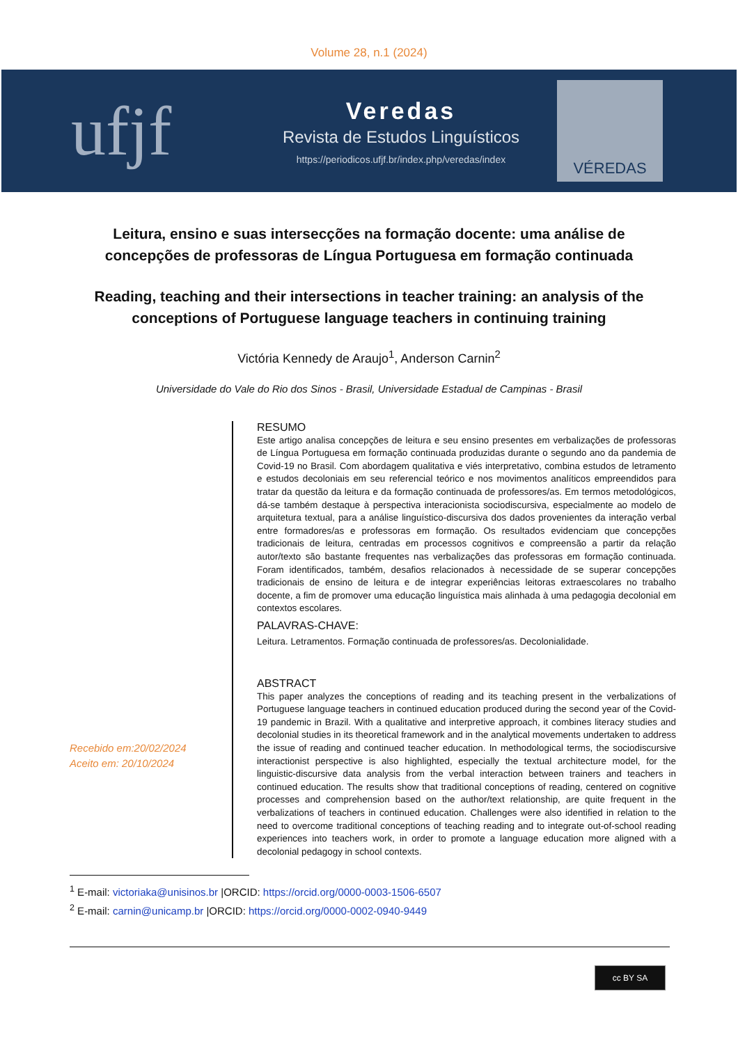Volume 28, n.1 (2024)
ufjf
Veredas
Revista de Estudos Linguísticos
https://periodicos.ufjf.br/index.php/veredas/index
VÉREDAS
Leitura, ensino e suas intersecções na formação docente: uma análise de concepções de professoras de Língua Portuguesa em formação continuada
Reading, teaching and their intersections in teacher training: an analysis of the conceptions of Portuguese language teachers in continuing training
Victória Kennedy de Araujo<sup>1</sup>, Anderson Carnin<sup>2</sup>
Universidade do Vale do Rio dos Sinos - Brasil, Universidade Estadual de Campinas - Brasil
Recebido em:20/02/2024
Aceito em: 20/10/2024
RESUMO
Este artigo analisa concepções de leitura e seu ensino presentes em verbalizações de professoras de Língua Portuguesa em formação continuada produzidas durante o segundo ano da pandemia de Covid-19 no Brasil. Com abordagem qualitativa e viés interpretativo, combina estudos de letramento e estudos decoloniais em seu referencial teórico e nos movimentos analíticos empreendidos para tratar da questão da leitura e da formação continuada de professores/as. Em termos metodológicos, dá-se também destaque à perspectiva interacionista sociodiscursiva, especialmente ao modelo de arquitetura textual, para a análise linguístico-discursiva dos dados provenientes da interação verbal entre formadores/as e professoras em formação. Os resultados evidenciam que concepções tradicionais de leitura, centradas em processos cognitivos e compreensão a partir da relação autor/texto são bastante frequentes nas verbalizações das professoras em formação continuada. Foram identificados, também, desafios relacionados à necessidade de se superar concepções tradicionais de ensino de leitura e de integrar experiências leitoras extraescolares no trabalho docente, a fim de promover uma educação linguística mais alinhada à uma pedagogia decolonial em contextos escolares.
PALAVRAS-CHAVE:
Leitura. Letramentos. Formação continuada de professores/as. Decolonialidade.
ABSTRACT
This paper analyzes the conceptions of reading and its teaching present in the verbalizations of Portuguese language teachers in continued education produced during the second year of the Covid-19 pandemic in Brazil. With a qualitative and interpretive approach, it combines literacy studies and decolonial studies in its theoretical framework and in the analytical movements undertaken to address the issue of reading and continued teacher education. In methodological terms, the sociodiscursive interactionist perspective is also highlighted, especially the textual architecture model, for the linguistic-discursive data analysis from the verbal interaction between trainers and teachers in continued education. The results show that traditional conceptions of reading, centered on cognitive processes and comprehension based on the author/text relationship, are quite frequent in the verbalizations of teachers in continued education. Challenges were also identified in relation to the need to overcome traditional conceptions of teaching reading and to integrate out-of-school reading experiences into teachers work, in order to promote a language education more aligned with a decolonial pedagogy in school contexts.
<sup>1</sup> E-mail: victoriaka@unisinos.br |ORCID: https://orcid.org/0000-0003-1506-6507
<sup>2</sup> E-mail: carnin@unicamp.br |ORCID: https://orcid.org/0000-0002-0940-9449
cc BY SA